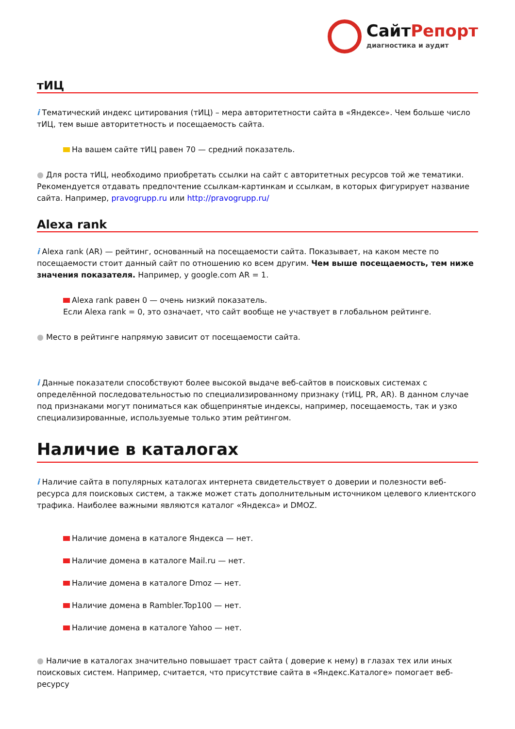СайтРепорт
диагностика и аудит
тИЦ
i Тематический индекс цитирования (тИЦ) – мера авторитетности сайта в «Яндексе». Чем больше число тИЦ, тем выше авторитетность и посещаемость сайта.
На вашем сайте тИЦ равен 70 — средний показатель.
● Для роста тИЦ, необходимо приобретать ссылки на сайт с авторитетных ресурсов той же тематики. Рекомендуется отдавать предпочтение ссылкам-картинкам и ссылкам, в которых фигурирует название сайта. Например, pravogrupp.ru или http://pravogrupp.ru/
Alexa rank
i Alexa rank (AR) — рейтинг, основанный на посещаемости сайта. Показывает, на каком месте по посещаемости стоит данный сайт по отношению ко всем другим. Чем выше посещаемость, тем ниже значения показателя. Например, у google.com AR = 1.
Alexa rank равен 0 — очень низкий показатель.
Если Alexa rank = 0, это означает, что сайт вообще не участвует в глобальном рейтинге.
● Место в рейтинге напрямую зависит от посещаемости сайта.
i Данные показатели способствуют более высокой выдаче веб-сайтов в поисковых системах с определённой последовательностью по специализированному признаку (тИЦ, PR, AR). В данном случае под признаками могут пониматься как общепринятые индексы, например, посещаемость, так и узко специализированные, используемые только этим рейтингом.
Наличие в каталогах
i Наличие сайта в популярных каталогах интернета свидетельствует о доверии и полезности веб-ресурса для поисковых систем, а также может стать дополнительным источником целевого клиентского трафика. Наиболее важными являются каталог «Яндекса» и DMOZ.
Наличие домена в каталоге Яндекса — нет.
Наличие домена в каталоге Mail.ru — нет.
Наличие домена в каталоге Dmoz — нет.
Наличие домена в Rambler.Top100 — нет.
Наличие домена в каталоге Yahoo — нет.
● Наличие в каталогах значительно повышает траст сайта ( доверие к нему) в глазах тех или иных поисковых систем. Например, считается, что присутствие сайта в «Яндекс.Каталоге» помогает веб-ресурсу